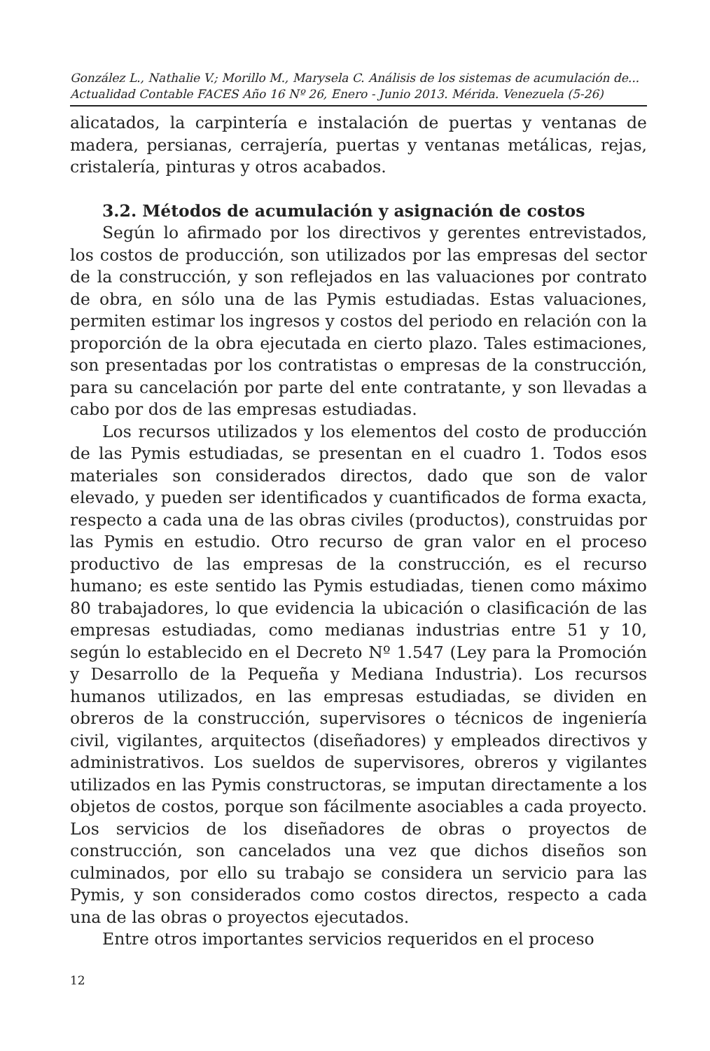González L., Nathalie V.; Morillo M., Marysela C. Análisis de los sistemas de acumulación de...
Actualidad Contable FACES Año 16 Nº 26, Enero - Junio 2013. Mérida. Venezuela (5-26)
alicatados, la carpintería e instalación de puertas y ventanas de madera, persianas, cerrajería, puertas y ventanas metálicas, rejas, cristalería, pinturas y otros acabados.
3.2. Métodos de acumulación y asignación de costos
Según lo afirmado por los directivos y gerentes entrevistados, los costos de producción, son utilizados por las empresas del sector de la construcción, y son reflejados en las valuaciones por contrato de obra, en sólo una de las Pymis estudiadas. Estas valuaciones, permiten estimar los ingresos y costos del periodo en relación con la proporción de la obra ejecutada en cierto plazo. Tales estimaciones, son presentadas por los contratistas o empresas de la construcción, para su cancelación por parte del ente contratante, y son llevadas a cabo por dos de las empresas estudiadas.
Los recursos utilizados y los elementos del costo de producción de las Pymis estudiadas, se presentan en el cuadro 1. Todos esos materiales son considerados directos, dado que son de valor elevado, y pueden ser identificados y cuantificados de forma exacta, respecto a cada una de las obras civiles (productos), construidas por las Pymis en estudio. Otro recurso de gran valor en el proceso productivo de las empresas de la construcción, es el recurso humano; es este sentido las Pymis estudiadas, tienen como máximo 80 trabajadores, lo que evidencia la ubicación o clasificación de las empresas estudiadas, como medianas industrias entre 51 y 10, según lo establecido en el Decreto Nº 1.547 (Ley para la Promoción y Desarrollo de la Pequeña y Mediana Industria). Los recursos humanos utilizados, en las empresas estudiadas, se dividen en obreros de la construcción, supervisores o técnicos de ingeniería civil, vigilantes, arquitectos (diseñadores) y empleados directivos y administrativos. Los sueldos de supervisores, obreros y vigilantes utilizados en las Pymis constructoras, se imputan directamente a los objetos de costos, porque son fácilmente asociables a cada proyecto. Los servicios de los diseñadores de obras o proyectos de construcción, son cancelados una vez que dichos diseños son culminados, por ello su trabajo se considera un servicio para las Pymis, y son considerados como costos directos, respecto a cada una de las obras o proyectos ejecutados.
Entre otros importantes servicios requeridos en el proceso
12